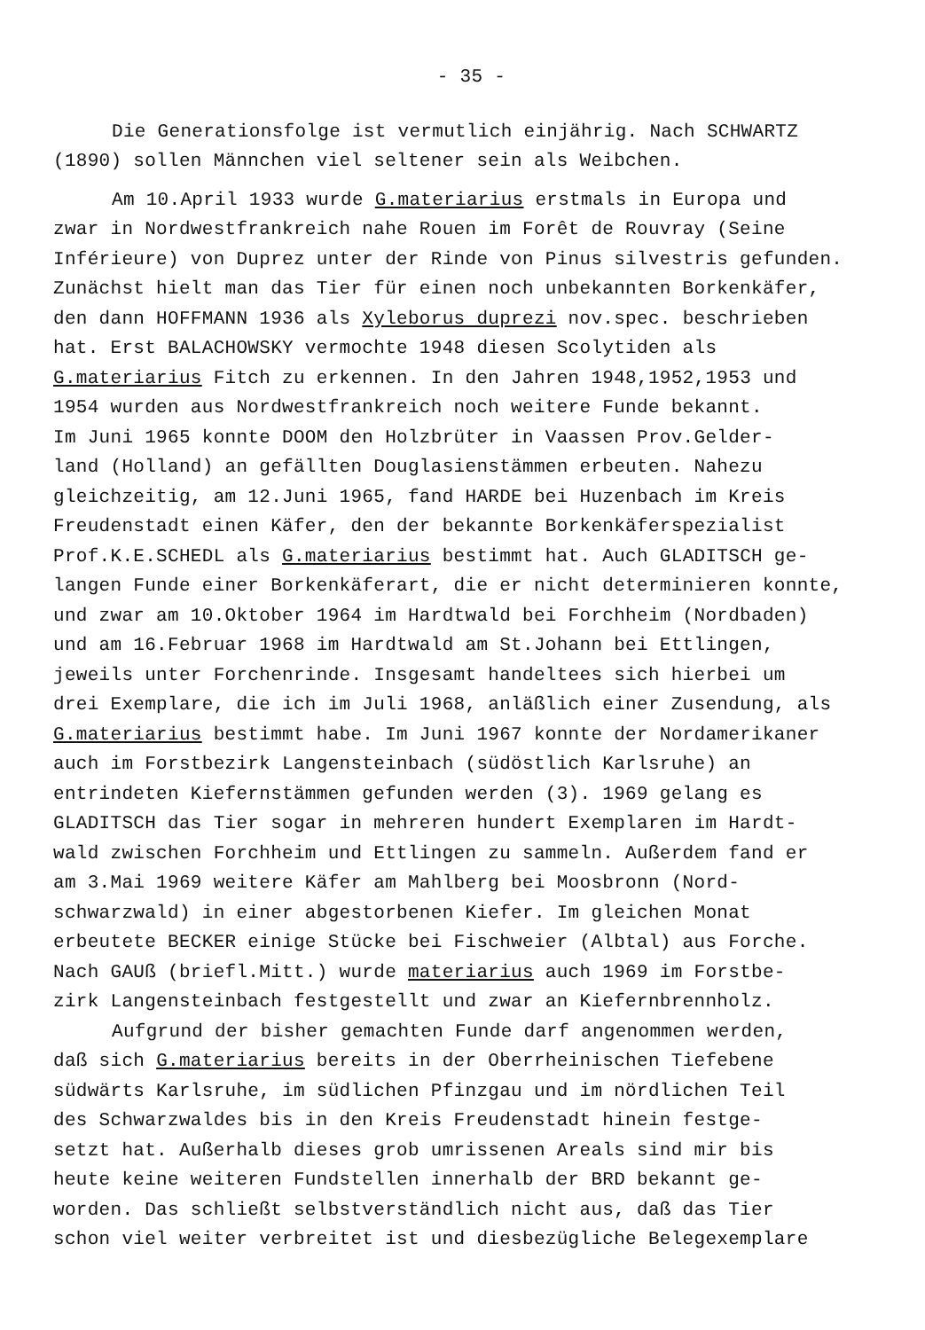- 35 -
Die Generationsfolge ist vermutlich einjährig. Nach SCHWARTZ
(1890) sollen Männchen viel seltener sein als Weibchen.
Am 10.April 1933 wurde G.materiarius erstmals in Europa und
zwar in Nordwestfrankreich nahe Rouen im Forêt de Rouvray (Seine
Inférieure) von Duprez unter der Rinde von Pinus silvestris gefunden.
Zunächst hielt man das Tier für einen noch unbekannten Borkenkäfer,
den dann HOFFMANN 1936 als Xyleborus duprezi nov.spec. beschrieben
hat. Erst BALACHOWSKY vermochte 1948 diesen Scolytiden als
G.materiarius Fitch zu erkennen. In den Jahren 1948,1952,1953 und
1954 wurden aus Nordwestfrankreich noch weitere Funde bekannt.
Im Juni 1965 konnte DOOM den Holzbrüter in Vaassen Prov.Gelder-
land (Holland) an gefällten Douglasienstämmen erbeuten. Nahezu
gleichzeitig, am 12.Juni 1965, fand HARDE bei Huzenbach im Kreis
Freudenstadt einen Käfer, den der bekannte Borkenkäferspezialist
Prof.K.E.SCHEDL als G.materiarius bestimmt hat. Auch GLADITSCH ge-
langen Funde einer Borkenkäferart, die er nicht determinieren konnte,
und zwar am 10.Oktober 1964 im Hardtwald bei Forchheim (Nordbaden)
und am 16.Februar 1968 im Hardtwald am St.Johann bei Ettlingen,
jeweils unter Forchenrinde. Insgesamt handeltees sich hierbei um
drei Exemplare, die ich im Juli 1968, anläßlich einer Zusendung, als
G.materiarius bestimmt habe. Im Juni 1967 konnte der Nordamerikaner
auch im Forstbezirk Langensteinbach (südöstlich Karlsruhe) an
entrindeten Kiefernstämmen gefunden werden (3). 1969 gelang es
GLADITSCH das Tier sogar in mehreren hundert Exemplaren im Hardt-
wald zwischen Forchheim und Ettlingen zu sammeln. Außerdem fand er
am 3.Mai 1969 weitere Käfer am Mahlberg bei Moosbronn (Nord-
schwarzwald) in einer abgestorbenen Kiefer. Im gleichen Monat
erbeutete BECKER einige Stücke bei Fischweier (Albtal) aus Forche.
Nach GAUß (briefl.Mitt.) wurde materiarius auch 1969 im Forstbe-
zirk Langensteinbach festgestellt und zwar an Kiefernbrennholz.
Aufgrund der bisher gemachten Funde darf angenommen werden,
daß sich G.materiarius bereits in der Oberrheinischen Tiefebene
südwärts Karlsruhe, im südlichen Pfinzgau und im nördlichen Teil
des Schwarzwaldes bis in den Kreis Freudenstadt hinein festge-
setzt hat. Außerhalb dieses grob umrissenen Areals sind mir bis
heute keine weiteren Fundstellen innerhalb der BRD bekannt ge-
worden. Das schließt selbstverständlich nicht aus, daß das Tier
schon viel weiter verbreitet ist und diesbezügliche Belegexemplare